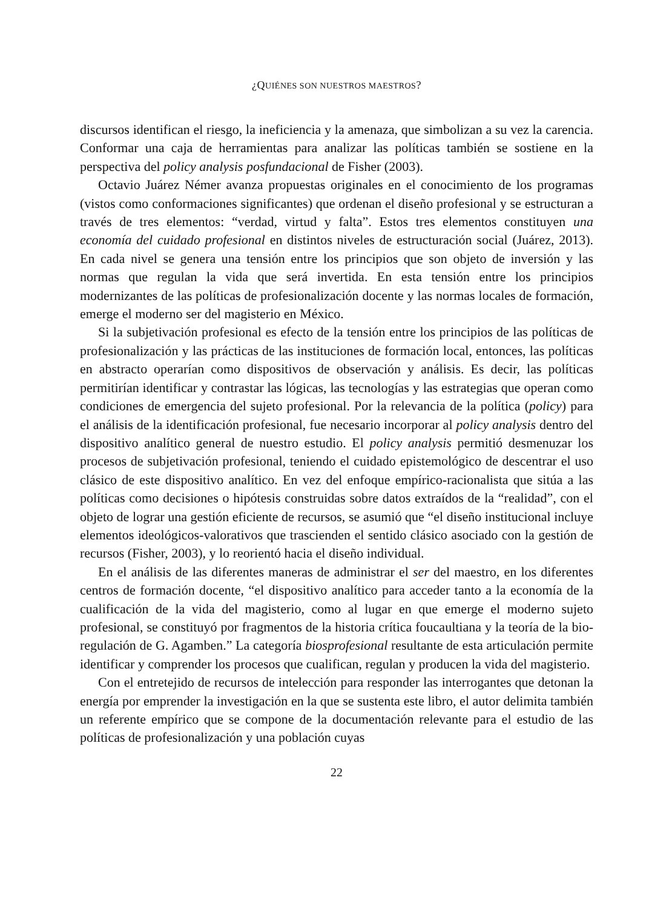¿QUIÉNES SON NUESTROS MAESTROS?
discursos identifican el riesgo, la ineficiencia y la amenaza, que simbolizan a su vez la carencia. Conformar una caja de herramientas para analizar las políticas también se sostiene en la perspectiva del policy analysis posfundacional de Fisher (2003).
Octavio Juárez Némer avanza propuestas originales en el conocimiento de los programas (vistos como conformaciones significantes) que ordenan el diseño profe­sional y se estructuran a través de tres elementos: “verdad, virtud y falta”. Estos tres elementos constituyen una economía del cuidado profesional en distintos niveles de estructuración social (Juárez, 2013). En cada nivel se genera una tensión entre los principios que son objeto de inversión y las normas que regulan la vida que será in­vertida. En esta tensión entre los principios modernizantes de las políticas de profe­sionalización docente y las normas locales de formación, emerge el moderno ser del magisterio en México.
Si la subjetivación profesional es efecto de la tensión entre los principios de las políticas de profesionalización y las prácticas de las instituciones de formación lo­cal, entonces, las políticas en abstracto operarían como dispositivos de observación y análisis. Es decir, las políticas permitirían identificar y contrastar las lógicas, las tecnologías y las estrategias que operan como condiciones de emergencia del sujeto profesional. Por la relevancia de la política (policy) para el análisis de la identifica­ción profesional, fue necesario incorporar al policy analysis dentro del dispositivo analítico general de nuestro estudio. El policy analysis permitió desmenuzar los procesos de subjetivación profesional, teniendo el cuidado epistemológico de des­centrar el uso clásico de este dispositivo analítico. En vez del enfoque empírico-ra­cionalista que sitúa a las políticas como decisiones o hipótesis construidas sobre datos extraídos de la “realidad”, con el objeto de lograr una gestión eficiente de re­cursos, se asumió que “el diseño institucional incluye elementos ideológicos-valora­tivos que trascienden el sentido clásico asociado con la gestión de recursos (Fisher, 2003), y lo reorientó hacia el diseño individual.
En el análisis de las diferentes maneras de administrar el ser del maestro, en los diferentes centros de formación docente, “el dispositivo analítico para acceder tanto a la economía de la cualificación de la vida del magisterio, como al lugar en que emerge el moderno sujeto profesional, se constituyó por fragmentos de la historia crítica foucaultiana y la teoría de la bio-regulación de G. Agamben.” La categoría biosprofesional resultante de esta articulación permite identificar y comprender los procesos que cualifican, regulan y producen la vida del magisterio.
Con el entretejido de recursos de intelección para responder las interrogantes que detonan la energía por emprender la investigación en la que se sustenta este libro, el autor delimita también un referente empírico que se compone de la documentación relevante para el estudio de las políticas de profesionalización y una población cuyas
22